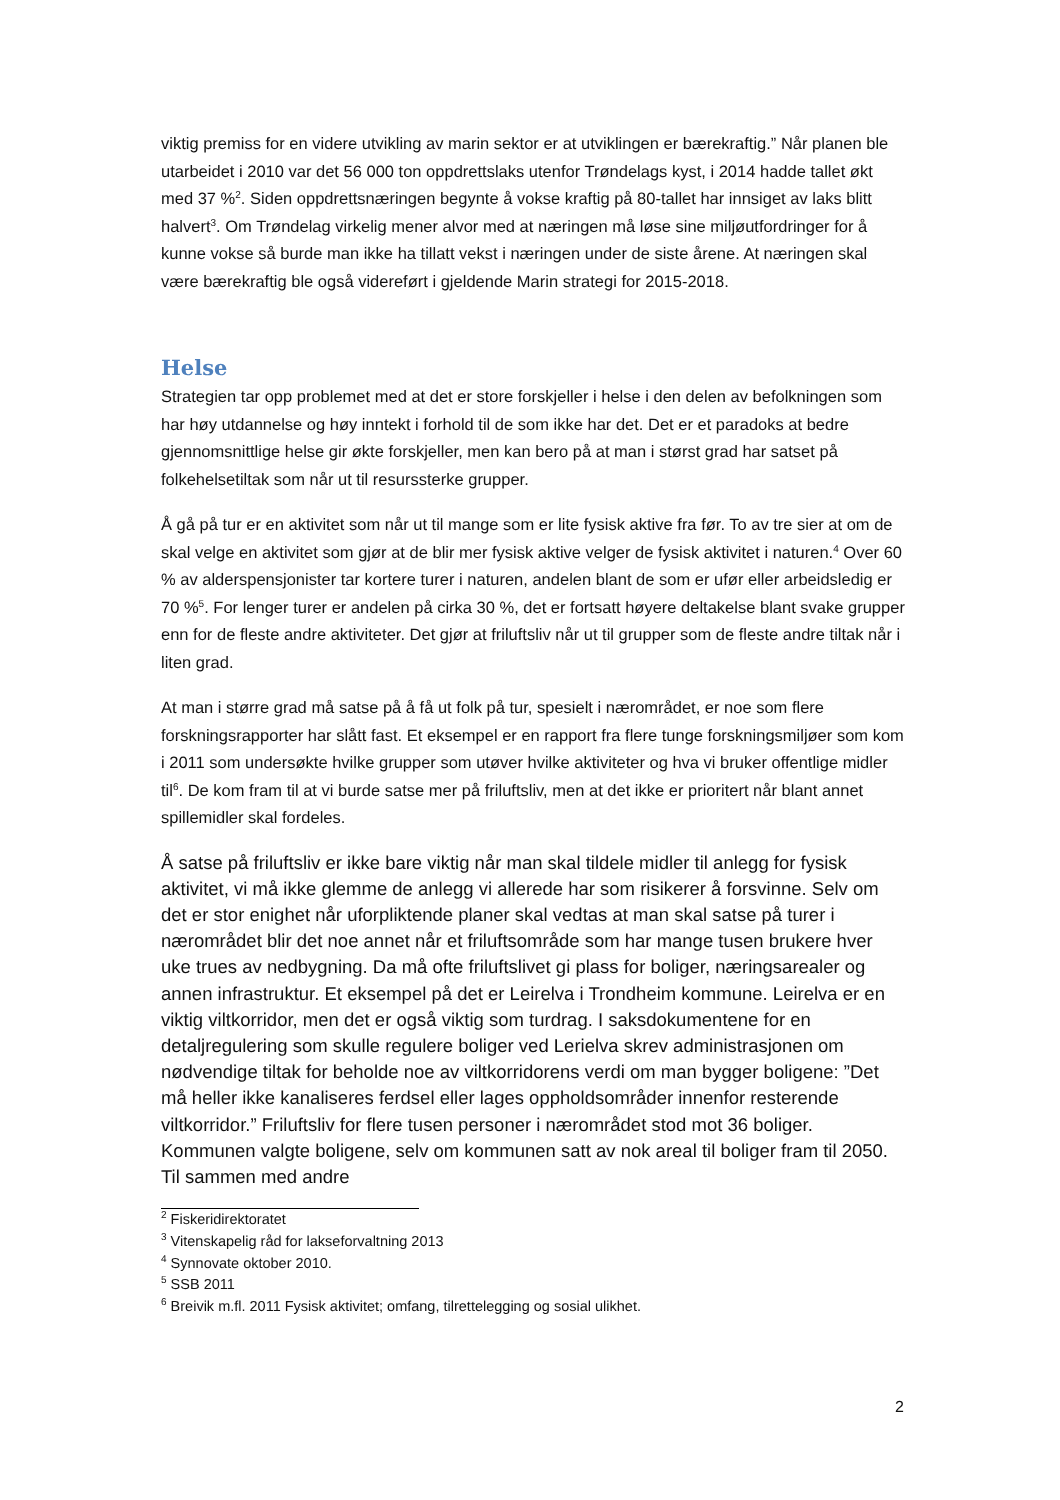viktig premiss for en videre utvikling av marin sektor er at utviklingen er bærekraftig.” Når planen ble utarbeidet i 2010 var det 56 000 ton oppdrettslaks utenfor Trøndelags kyst, i 2014 hadde tallet økt med 37 %<sup>2</sup>. Siden oppdrettsnæringen begynte å vokse kraftig på 80-tallet har innsiget av laks blitt halvert<sup>3</sup>. Om Trøndelag virkelig mener alvor med at næringen må løse sine miljøutfordringer for å kunne vokse så burde man ikke ha tillatt vekst i næringen under de siste årene. At næringen skal være bærekraftig ble også videreført i gjeldende Marin strategi for 2015-2018.
Helse
Strategien tar opp problemet med at det er store forskjeller i helse i den delen av befolkningen som har høy utdannelse og høy inntekt i forhold til de som ikke har det. Det er et paradoks at bedre gjennomsnittlige helse gir økte forskjeller, men kan bero på at man i størst grad har satset på folkehelsetiltak som når ut til resurssterke grupper.
Å gå på tur er en aktivitet som når ut til mange som er lite fysisk aktive fra før. To av tre sier at om de skal velge en aktivitet som gjør at de blir mer fysisk aktive velger de fysisk aktivitet i naturen.<sup>4</sup> Over 60 % av alderspensjonister tar kortere turer i naturen, andelen blant de som er ufør eller arbeidsledig er 70 %<sup>5</sup>. For lenger turer er andelen på cirka 30 %, det er fortsatt høyere deltakelse blant svake grupper enn for de fleste andre aktiviteter. Det gjør at friluftsliv når ut til grupper som de fleste andre tiltak når i liten grad.
At man i større grad må satse på å få ut folk på tur, spesielt i nærområdet, er noe som flere forskningsrapporter har slått fast. Et eksempel er en rapport fra flere tunge forskningsmiljøer som kom i 2011 som undersøkte hvilke grupper som utøver hvilke aktiviteter og hva vi bruker offentlige midler til<sup>6</sup>. De kom fram til at vi burde satse mer på friluftsliv, men at det ikke er prioritert når blant annet spillemidler skal fordeles.
Å satse på friluftsliv er ikke bare viktig når man skal tildele midler til anlegg for fysisk aktivitet, vi må ikke glemme de anlegg vi allerede har som risikerer å forsvinne. Selv om det er stor enighet når uforpliktende planer skal vedtas at man skal satse på turer i nærområdet blir det noe annet når et friluftsområde som har mange tusen brukere hver uke trues av nedbygning. Da må ofte friluftslivet gi plass for boliger, næringsarealer og annen infrastruktur. Et eksempel på det er Leirelva i Trondheim kommune. Leirelva er en viktig viltkorridor, men det er også viktig som turdrag. I saksdokumentene for en detaljregulering som skulle regulere boliger ved Lerielva skrev administrasjonen om nødvendige tiltak for beholde noe av viltkorridorens verdi om man bygger boligene: ”Det må heller ikke kanaliseres ferdsel eller lages oppholdsområder innenfor resterende viltkorridor.” Friluftsliv for flere tusen personer i nærområdet stod mot 36 boliger. Kommunen valgte boligene, selv om kommunen satt av nok areal til boliger fram til 2050. Til sammen med andre
<sup>2</sup> Fiskeridirektoratet
<sup>3</sup> Vitenskapelig råd for lakseforvaltning 2013
<sup>4</sup> Synnovate oktober 2010.
<sup>5</sup> SSB 2011
<sup>6</sup> Breivik m.fl. 2011 Fysisk aktivitet; omfang, tilrettelegging og sosial ulikhet.
2